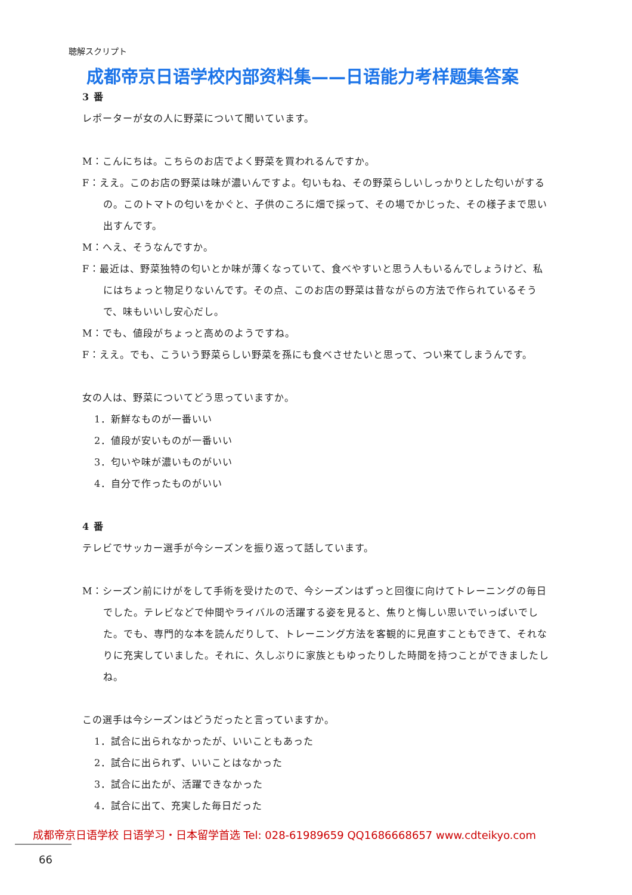聴解スクリプト
成都帝京日语学校内部资料集——日语能力考样题集答案
3 番
レポーターが女の人に野菜について聞いています。
M：こんにちは。こちらのお店でよく野菜を買われるんですか。
F：ええ。このお店の野菜は味が濃いんですよ。匂いもね、その野菜らしいしっかりとした匂いがするの。このトマトの匂いをかぐと、子供のころに畑で採って、その場でかじった、その様子まで思い出すんです。
M：へえ、そうなんですか。
F：最近は、野菜独特の匂いとか味が薄くなっていて、食べやすいと思う人もいるんでしょうけど、私にはちょっと物足りないんです。その点、このお店の野菜は昔ながらの方法で作られているそうで、味もいいし安心だし。
M：でも、値段がちょっと高めのようですね。
F：ええ。でも、こういう野菜らしい野菜を孫にも食べさせたいと思って、つい来てしまうんです。
女の人は、野菜についてどう思っていますか。
1．新鮮なものが一番いい
2．値段が安いものが一番いい
3．匂いや味が濃いものがいい
4．自分で作ったものがいい
4 番
テレビでサッカー選手が今シーズンを振り返って話しています。
M：シーズン前にけがをして手術を受けたので、今シーズンはずっと回復に向けてトレーニングの毎日でした。テレビなどで仲間やライバルの活躍する姿を見ると、焦りと悔しい思いでいっぱいでした。でも、専門的な本を読んだりして、トレーニング方法を客観的に見直すこともできて、それなりに充実していました。それに、久しぶりに家族ともゆったりした時間を持つことができましたしね。
この選手は今シーズンはどうだったと言っていますか。
1．試合に出られなかったが、いいこともあった
2．試合に出られず、いいことはなかった
3．試合に出たが、活躍できなかった
4．試合に出て、充実した毎日だった
成都帝京日语学校 日语学习・日本留学首选 Tel: 028-61989659 QQ1686668657 www.cdteikyo.com
66